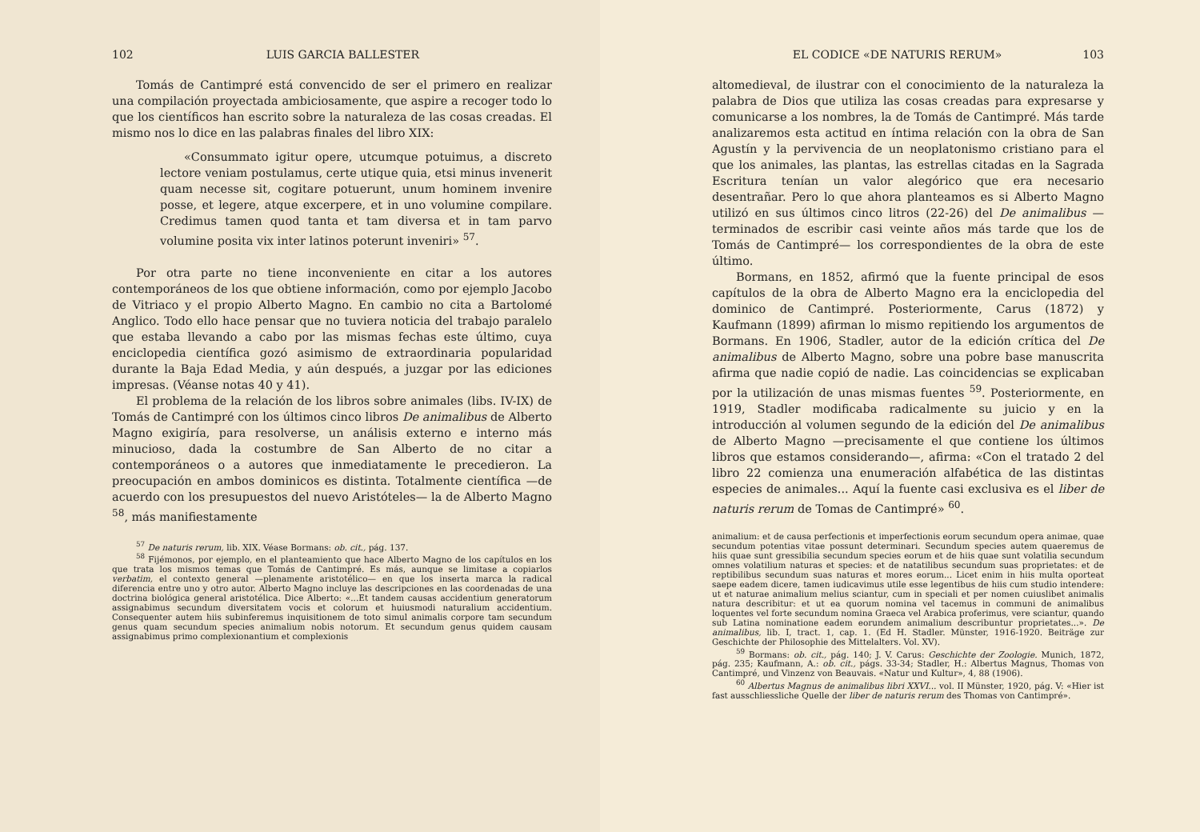102 LUIS GARCIA BALLESTER
Tomás de Cantimpré está convencido de ser el primero en realizar una compilación proyectada ambiciosamente, que aspire a recoger todo lo que los científicos han escrito sobre la naturaleza de las cosas creadas. El mismo nos lo dice en las palabras finales del libro XIX:
«Consummato igitur opere, utcumque potuimus, a discreto lectore veniam postulamus, certe utique quia, etsi minus invenerit quam necesse sit, cogitare potuerunt, unum hominem invenire posse, et legere, atque excerpere, et in uno volumine compilare. Credimus tamen quod tanta et tam diversa et in tam parvo volumine posita vix inter latinos poterunt inveniri» <sup>57</sup>.
Por otra parte no tiene inconveniente en citar a los autores contemporáneos de los que obtiene información, como por ejemplo Jacobo de Vitriaco y el propio Alberto Magno. En cambio no cita a Bartolomé Anglico. Todo ello hace pensar que no tuviera noticia del trabajo paralelo que estaba llevando a cabo por las mismas fechas este último, cuya enciclopedia científica gozó asimismo de extraordinaria popularidad durante la Baja Edad Media, y aún después, a juzgar por las ediciones impresas. (Véanse notas 40 y 41).
El problema de la relación de los libros sobre animales (libs. IV-IX) de Tomás de Cantimpré con los últimos cinco libros De animalibus de Alberto Magno exigiría, para resolverse, un análisis externo e interno más minucioso, dada la costumbre de San Alberto de no citar a contemporáneos o a autores que inmediatamente le precedieron. La preocupación en ambos dominicos es distinta. Totalmente científica —de acuerdo con los presupuestos del nuevo Aristóteles— la de Alberto Magno <sup>58</sup>, más manifiestamente
<sup>57</sup> De naturis rerum, lib. XIX. Véase Bormans: ob. cit., pág. 137.
<sup>58</sup> Fijémonos, por ejemplo, en el planteamiento que hace Alberto Magno de los capítulos en los que trata los mismos temas que Tomás de Cantimpré. Es más, aunque se limitase a copiarlos verbatim, el contexto general —plenamente aristotélico— en que los inserta marca la radical diferencia entre uno y otro autor. Alberto Magno incluye las descripciones en las coordenadas de una doctrina biológica general aristotélica. Dice Alberto: «...Et tandem causas accidentium generatorum assignabimus secundum diversitatem vocis et colorum et huiusmodi naturalium accidentium. Consequenter autem hiis subinferemus inquisitionem de toto simul animalis corpore tam secundum genus quam secundum species animalium nobis notorum. Et secundum genus quidem causam assignabimus primo complexionantium et complexionis
EL CODICE «DE NATURIS RERUM» 103
altomedieval, de ilustrar con el conocimiento de la naturaleza la palabra de Dios que utiliza las cosas creadas para expresarse y comunicarse a los nombres, la de Tomás de Cantimpré. Más tarde analizaremos esta actitud en íntima relación con la obra de San Agustín y la pervivencia de un neoplatonismo cristiano para el que los animales, las plantas, las estrellas citadas en la Sagrada Escritura tenían un valor alegórico que era necesario desentrañar. Pero lo que ahora planteamos es si Alberto Magno utilizó en sus últimos cinco litros (22-26) del De animalibus —terminados de escribir casi veinte años más tarde que los de Tomás de Cantimpré— los correspondientes de la obra de este último.
Bormans, en 1852, afirmó que la fuente principal de esos capítulos de la obra de Alberto Magno era la enciclopedia del dominico de Cantimpré. Posteriormente, Carus (1872) y Kaufmann (1899) afirman lo mismo repitiendo los argumentos de Bormans. En 1906, Stadler, autor de la edición crítica del De animalibus de Alberto Magno, sobre una pobre base manuscrita afirma que nadie copió de nadie. Las coincidencias se explicaban por la utilización de unas mismas fuentes <sup>59</sup>. Posteriormente, en 1919, Stadler modificaba radicalmente su juicio y en la introducción al volumen segundo de la edición del De animalibus de Alberto Magno —precisamente el que contiene los últimos libros que estamos considerando—, afirma: «Con el tratado 2 del libro 22 comienza una enumeración alfabética de las distintas especies de animales... Aquí la fuente casi exclusiva es el liber de naturis rerum de Tomas de Cantimpré» <sup>60</sup>.
animalium: et de causa perfectionis et imperfectionis eorum secundum opera animae, quae secundum potentias vitae possunt determinari. Secundum species autem quaeremus de hiis quae sunt gressibilia secundum species eorum et de hiis quae sunt volatilia secundum omnes volatilium naturas et species: et de natatilibus secundum suas proprietates: et de reptibilibus secundum suas naturas et mores eorum... Licet enim in hiis multa oporteat saepe eadem dicere, tamen iudicavimus utile esse legentibus de hiis cum studio intendere: ut et naturae animalium melius sciantur, cum in speciali et per nomen cuiuslibet animalis natura describitur: et ut ea quorum nomina vel tacemus in communi de animalibus loquentes vel forte secundum nomina Graeca vel Arabica proferimus, vere sciantur, quando sub Latina nominatione eadem eorundem animalium describuntur proprietates...». De animalibus, lib. I, tract. 1, cap. 1. (Ed H. Stadler. Münster, 1916-1920. Beiträge zur Geschichte der Philosophie des Mittelalters. Vol. XV).
<sup>59</sup> Bormans: ob. cit., pág. 140; J. V. Carus: Geschichte der Zoologie. Munich, 1872, pág. 235; Kaufmann, A.: ob. cit., págs. 33-34; Stadler, H.: Albertus Magnus, Thomas von Cantimpré, und Vinzenz von Beauvais. «Natur und Kultur», 4, 88 (1906).
<sup>60</sup> Albertus Magnus de animalibus libri XXVI... vol. II Münster, 1920, pág. V: «Hier ist fast ausschliessliche Quelle der liber de naturis rerum des Thomas von Cantimpré».